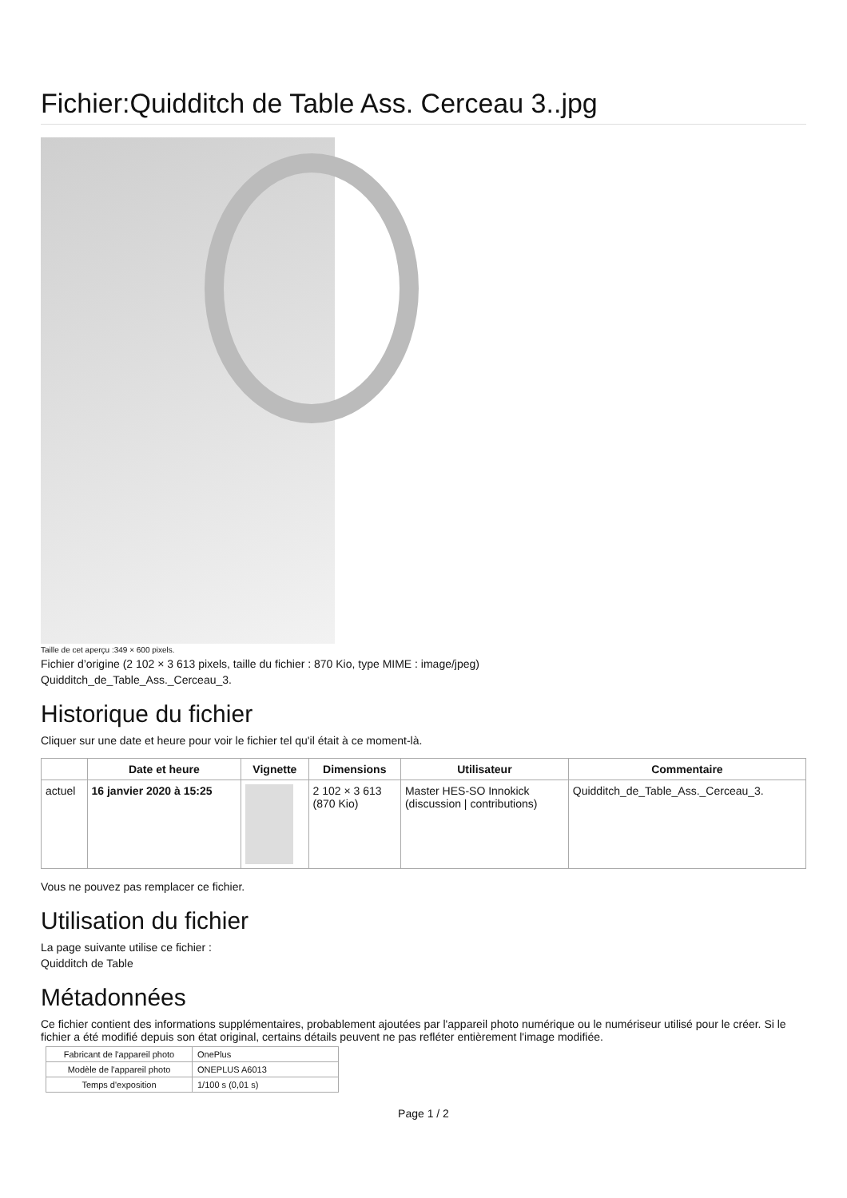Fichier:Quidditch de Table Ass. Cerceau 3..jpg
Taille de cet aperçu :349 × 600 pixels.
Fichier d’origine (2 102 × 3 613 pixels, taille du fichier : 870 Kio, type MIME : image/jpeg)
Quidditch_de_Table_Ass._Cerceau_3.
Historique du fichier
Cliquer sur une date et heure pour voir le fichier tel qu'il était à ce moment-là.
| | Date et heure | Vignette | Dimensions | Utilisateur | Commentaire |
| --- | --- | --- | --- | --- | --- |
| actuel | 16 janvier 2020 à 15:25 | | 2 102 × 3 613 (870 Kio) | Master HES-SO Innokick (discussion / contributions) | Quidditch_de_Table_Ass._Cerceau_3. |
Vous ne pouvez pas remplacer ce fichier.
Utilisation du fichier
La page suivante utilise ce fichier :
Quidditch de Table
Métadonnées
Ce fichier contient des informations supplémentaires, probablement ajoutées par l'appareil photo numérique ou le numériseur utilisé pour le créer. Si le fichier a été modifié depuis son état original, certains détails peuvent ne pas refléter entièrement l'image modifiée.
| Fabricant de l'appareil photo | OnePlus |
| Modèle de l'appareil photo | ONEPLUS A6013 |
| Temps d'exposition | 1/100 s (0,01 s) |
Page 1 / 2